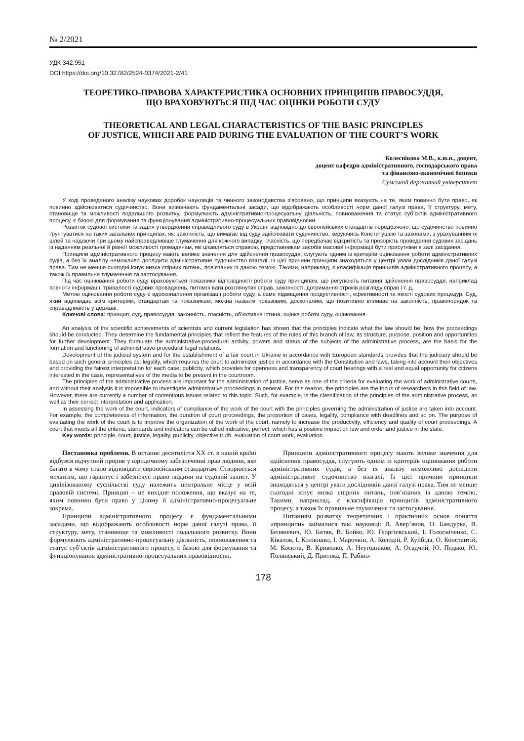№ 2/2021
УДК 342.951
DOI https://doi.org/10.32782/2524-0374/2021-2/41
ТЕОРЕТИКО-ПРАВОВА ХАРАКТЕРИСТИКА ОСНОВНИХ ПРИНЦИПІВ ПРАВОСУДДЯ,
ЩО ВРАХОВУЮТЬСЯ ПІД ЧАС ОЦІНКИ РОБОТИ СУДУ
THEORETICAL AND LEGAL CHARACTERISTICS OF THE BASIC PRINCIPLES
OF JUSTICE, WHICH ARE PAID DURING THE EVALUATION OF THE COURT’S WORK
Колеснікова М.В., к.ю.н., доцент,
доцент кафедри адміністративного, господарського права
та фінансово-економічної безпеки
Сумський державний університет
У ході проведеного аналізу наукових доробок науковців та чинного законодавства з’ясовано, що принципи вказують на те, яким повинно бути право, як повинно здійснюватися судочинство. Вони визначають фундаментальні засади, що відображають особливості норм даної галузі права, її структуру, мету, становище та можливості подальшого розвитку, формулюють адміністративно-процесуальну діяльність, повноваження та статус суб’єктів адміністративного процесу, є базою для формування та функціонування адміністративно-процесуальних правовідносин.
Розвиток судової системи та задля утвердження справедливого суду в Україні відповідно до європейських стандартів передбачено, що судочинство повинно ґрунтуватися на таких загальних принципах, як: законність, що вимагає від суду здійснювати судочинство, керуючись Конституцією та законами, з урахуванням їх цілей та надаючи при цьому найсправедливіше тлумачення для кожного випадку; гласність, що передбачає відкритість та прозорість проведення судових засідань із наданням реальної й рівної можливості громадянам, які цікавляться справою, представникам засобів масової інформації бути присутніми в залі засідання.
Принципи адміністративного процесу мають велике значення для здійснення правосуддя, слугують одним із критеріїв оцінювання роботи адміністративних судів, а без їх аналізу неможливо дослідити адміністративне судочинство взагалі. Із цієї причини принципи знаходяться у центрі уваги дослідників даної галузі права. Тим не менше сьогодні існує низка спірних питань, пов’язаних із даною темою. Такими, наприклад, є класифікація принципів адміністративного процесу, а також їх правильне тлумачення та застосування.
Під час оцінювання роботи суду враховуються показники відповідності роботи суду принципам, що регулюють питання здійснення правосуддя, наприклад повноти інформації, тривалості судових проваджень, питомої ваги розглянутих справ, законності, дотримання строків розгляду справ і т. д.
Метою оцінювання роботи суду є вдосконалення організації роботи суду, а саме підвищення продуктивності, ефективності та якості судових процедур. Суд, який відповідає всім критеріям, стандартам та показникам, можна назвати показовим, досконалим, що позитивно впливає на законність, правопорядок та справедливість у державі.
Ключові слова: принцип, суд, правосуддя, законність, гласність, об’єктивна істина, оцінка роботи суду, оцінювання.
An analysis of the scientific achievements of scientists and current legislation has shown that the principles indicate what the law should be, how the proceedings should be conducted. They determine the fundamental principles that reflect the features of the rules of this branch of law, its structure, purpose, position and opportunities for further development. They formulate the administrative-procedural activity, powers and status of the subjects of the administrative process, are the basis for the formation and functioning of administrative-procedural legal relations.
Development of the judicial system and for the establishment of a fair court in Ukraine in accordance with European standards provides that the judiciary should be based on such general principles as: legality, which requires the court to administer justice in accordance with the Constitution and laws, taking into account their objectives and providing the fairest interpretation for each case; publicity, which provides for openness and transparency of court hearings with a real and equal opportunity for citizens interested in the case, representatives of the media to be present in the courtroom.
The principles of the administrative process are important for the administration of justice, serve as one of the criteria for evaluating the work of administrative courts, and without their analysis it is impossible to investigate administrative proceedings in general. For this reason, the principles are the focus of researchers in this field of law. However, there are currently a number of contentious issues related to this topic. Such, for example, is the classification of the principles of the administrative process, as well as their correct interpretation and application.
In assessing the work of the court, indicators of compliance of the work of the court with the principles governing the administration of justice are taken into account. For example, the completeness of information, the duration of court proceedings, the proportion of cases, legality, compliance with deadlines and so on. The purpose of evaluating the work of the court is to improve the organization of the work of the court, namely to increase the productivity, efficiency and quality of court proceedings. A court that meets all the criteria, standards and indicators can be called indicative, perfect, which has a positive impact on law and order and justice in the state.
Key words: principle, court, justice, legality, publicity, objective truth, evaluation of court work, evaluation.
Постановка проблеми. В останнє десятиліття ХХ ст. в нашій країні відбувся відчутний прорив у юридичному забезпеченні прав людини, яке багато в чому стало відповідати європейським стандартам. Створюється механізм, що гарантує і забезпечує право людини на судовий захист. У цивілізованому суспільстві суду належить центральне місце у всій правовій системі. Принцип – це вихідне положення, що вказує на те, яким повинно бути право у цілому й адміністративно-процесуальне зокрема.
Принципи адміністративного процесу є фундаментальними засадами, що відображають особливості норм даної галузі права, її структуру, мету, становище та можливості подальшого розвитку. Вони формулюють адміністративно-процесуальну діяльність, повноваження та статус суб’єктів адміністративного процесу, є базою для формування та функціонування адміністративно-процесуальних правовідносин.
Принципи адміністративного процесу мають велике значення для здійснення правосуддя, слугують одним із критеріїв оцінювання роботи адміністративних судів, а без їх аналізу неможливо дослідити адміністративне судочинство взагалі. Із цієї причини принципи знаходяться у центрі уваги дослідників даної галузі права. Тим не менше сьогодні існує низка спірних питань, пов’язаних із даною темою. Такими, наприклад, є класифікація принципів адміністративного процесу, а також їх правильне тлумачення та застосування.
Питанням розвитку теоретичних і практичних основ поняття «принципи» займалися такі науковці: В. Авер’янов, О. Бандурка, В. Беляневич, Ю. Битяк, В. Бойко, Ю. Георгієвський, І. Голосніченко, С. Ківалов, І. Коліюшко, І. Марочкін, А. Колодій, Р. Куйбіда, О. Константій, М. Косюта, В. Кривенко, А. Неугодніков, А. Осадчий, Ю. Педько, Ю. Полянський, Д. Притика, П. Рабіно-
178